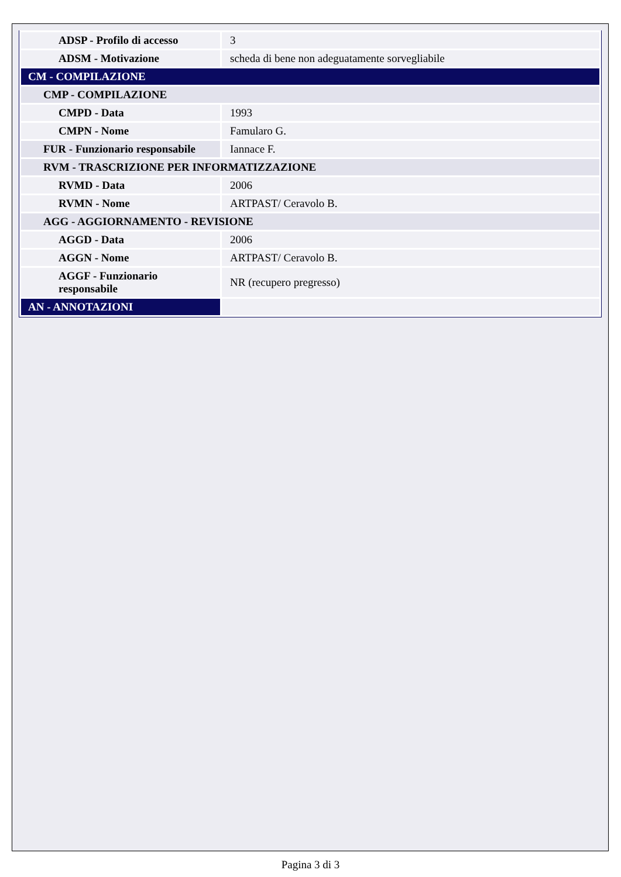| ADSP - Profilo di accesso | 3 |
| ADSM - Motivazione | scheda di bene non adeguatamente sorvegliabile |
| CM - COMPILAZIONE | |
| CMP - COMPILAZIONE | |
| CMPD - Data | 1993 |
| CMPN - Nome | Famularo G. |
| FUR - Funzionario responsabile | Iannace F. |
| RVM - TRASCRIZIONE PER INFORMATIZZAZIONE | |
| RVMD - Data | 2006 |
| RVMN - Nome | ARTPAST/ Ceravolo B. |
| AGG - AGGIORNAMENTO - REVISIONE | |
| AGGD - Data | 2006 |
| AGGN - Nome | ARTPAST/ Ceravolo B. |
| AGGF - Funzionario responsabile | NR (recupero pregresso) |
| AN - ANNOTAZIONI | |
Pagina 3 di 3